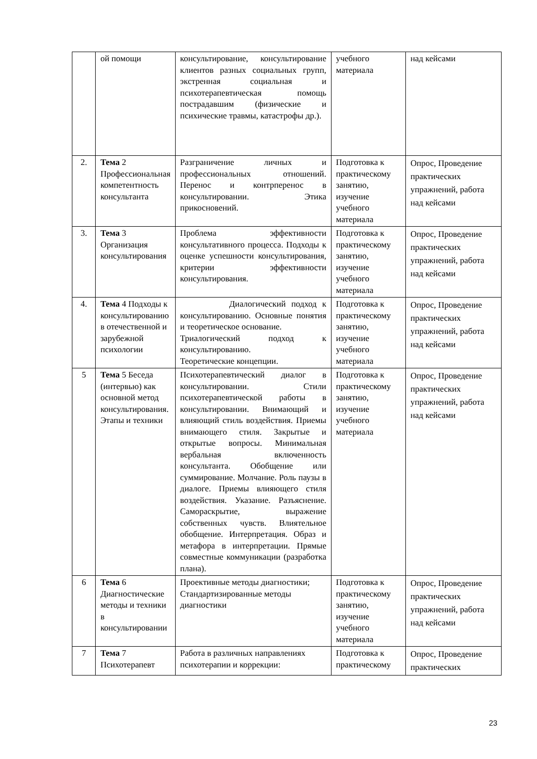| | ой помощи | консультирование, консультирование клиентов разных социальных групп, экстренная социальная и психотерапевтическая помощь пострадавшим (физические и психические травмы, катастрофы др.). | учебного материала | над кейсами |
| 2. | Тема 2 Профессиональная компетентность консультанта | Разграничение личных и профессиональных отношений. Перенос и контрперенос в консультировании. Этика прикосновений. | Подготовка к практическому занятию, изучение учебного материала | Опрос, Проведение практических упражнений, работа над кейсами |
| 3. | Тема 3 Организация консультирования | Проблема эффективности консультативного процесса. Подходы к оценке успешности консультирования, критерии эффективности консультирования. | Подготовка к практическому занятию, изучение учебного материала | Опрос, Проведение практических упражнений, работа над кейсами |
| 4. | Тема 4 Подходы к консультированию в отечественной и зарубежной психологии | Диалогический подход к консультированию. Основные понятия и теоретическое основание. Триалогический подход к консультированию. Теоретические концепции. | Подготовка к практическому занятию, изучение учебного материала | Опрос, Проведение практических упражнений, работа над кейсами |
| 5 | Тема 5 Беседа (интервью) как основной метод консультирования. Этапы и техники | Психотерапевтический диалог в консультировании. Стили психотерапевтической работы в консультировании. Внимающий и влияющий стиль воздействия. Приемы внимающего стиля. Закрытые и открытые вопросы. Минимальная вербальная включенность консультанта. Обобщение или суммирование. Молчание. Роль паузы в диалоге. Приемы влияющего стиля воздействия. Указание. Разъяснение. Самораскрытие, выражение собственных чувств. Влиятельное обобщение. Интерпретация. Образ и метафора в интерпретации. Прямые совместные коммуникации (разработка плана). | Подготовка к практическому занятию, изучение учебного материала | Опрос, Проведение практических упражнений, работа над кейсами |
| 6 | Тема 6 Диагностические методы и техники в консультировании | Проективные методы диагностики; Стандартизированные методы диагностики | Подготовка к практическому занятию, изучение учебного материала | Опрос, Проведение практических упражнений, работа над кейсами |
| 7 | Тема 7 Психотерапевт | Работа в различных направлениях психотерапии и коррекции: | Подготовка к практическому | Опрос, Проведение практических |
23